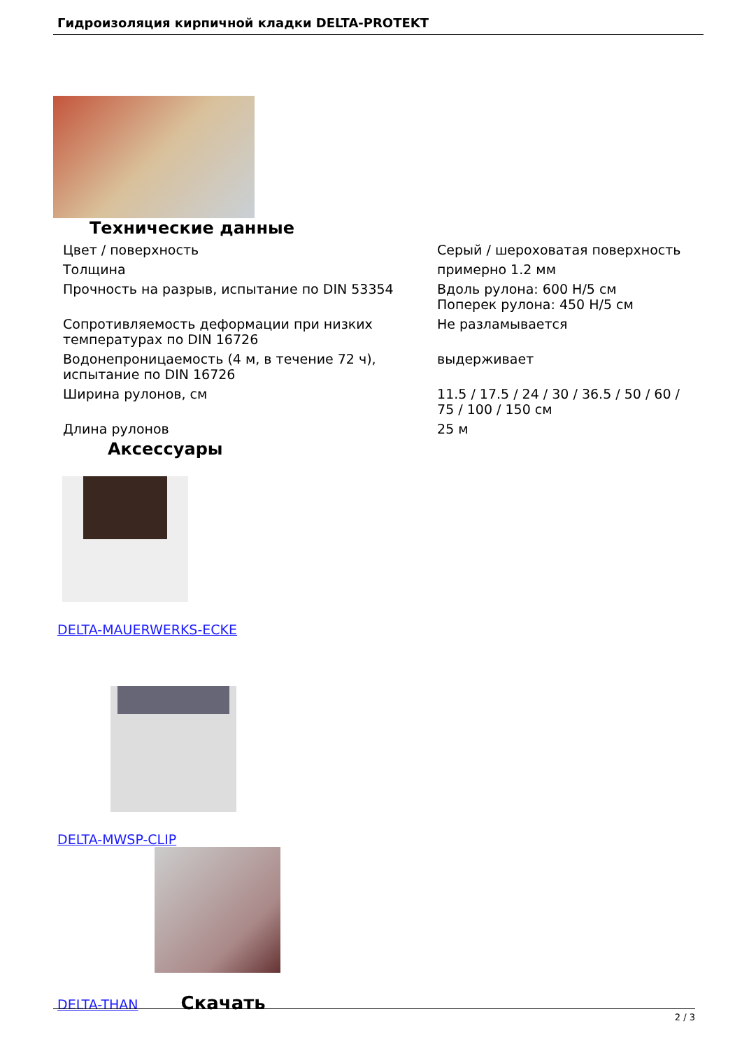Гидроизоляция кирпичной кладки DELTA-PROTEKT
Технические данные
| Цвет / поверхность | Серый / шероховатая поверхность |
| Толщина | примерно 1.2 мм |
| Прочность на разрыв, испытание по DIN 53354 | Вдоль рулона: 600 Н/5 см Поперек рулона: 450 Н/5 см |
| Сопротивляемость деформации при низких температурах по DIN 16726 | Не разламывается |
| Водонепроницаемость (4 м, в течение 72 ч), испытание по DIN 16726 | выдерживает |
| Ширина рулонов, см | 11.5 / 17.5 / 24 / 30 / 36.5 / 50 / 60 / 75 / 100 / 150 см |
| Длина рулонов | 25 м |
Аксессуары
DELTA-MAUERWERKS-ECKE
DELTA-MWSP-CLIP
DELTA-THAN Скачать
2 / 3